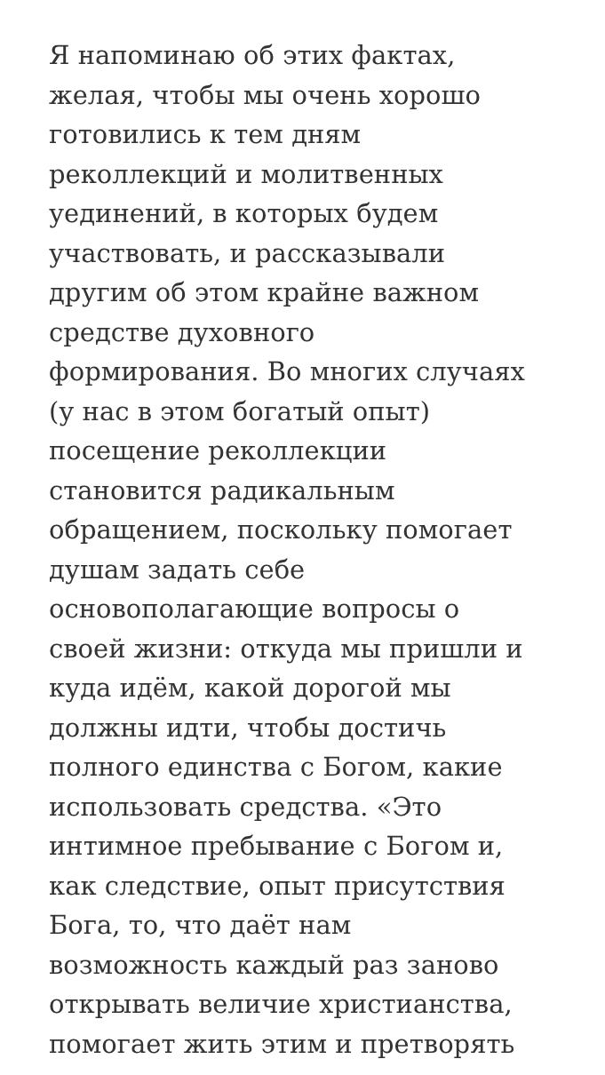Я напоминаю об этих фактах,
желая, чтобы мы очень хорошо
готовились к тем дням
реколлекций и молитвенных
уединений, в которых будем
участвовать, и рассказывали
другим об этом крайне важном
средстве духовного
формирования. Во многих случаях
(у нас в этом богатый опыт)
посещение реколлекции
становится радикальным
обращением, поскольку помогает
душам задать себе
основополагающие вопросы о
своей жизни: откуда мы пришли и
куда идём, какой дорогой мы
должны идти, чтобы достичь
полного единства с Богом, какие
использовать средства. «Это
интимное пребывание с Богом и,
как следствие, опыт присутствия
Бога, то, что даёт нам
возможность каждый раз заново
открывать величие христианства,
помогает жить этим и претворять